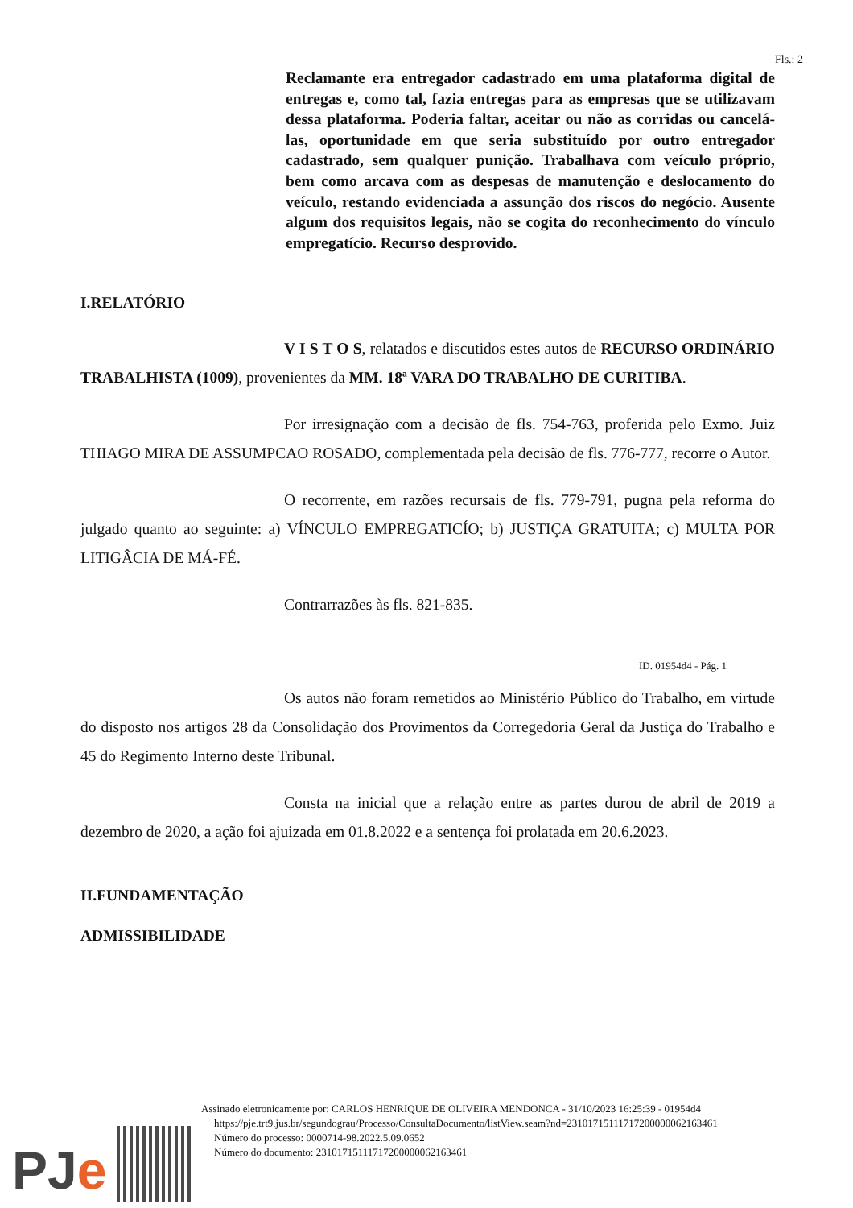Fls.: 2
Reclamante era entregador cadastrado em uma plataforma digital de entregas e, como tal, fazia entregas para as empresas que se utilizavam dessa plataforma. Poderia faltar, aceitar ou não as corridas ou cancelá-las, oportunidade em que seria substituído por outro entregador cadastrado, sem qualquer punição. Trabalhava com veículo próprio, bem como arcava com as despesas de manutenção e deslocamento do veículo, restando evidenciada a assunção dos riscos do negócio. Ausente algum dos requisitos legais, não se cogita do reconhecimento do vínculo empregatício. Recurso desprovido.
I.RELATÓRIO
V I S T O S, relatados e discutidos estes autos de RECURSO ORDINÁRIO TRABALHISTA (1009), provenientes da MM. 18ª VARA DO TRABALHO DE CURITIBA.
Por irresignação com a decisão de fls. 754-763, proferida pelo Exmo. Juiz THIAGO MIRA DE ASSUMPCAO ROSADO, complementada pela decisão de fls. 776-777, recorre o Autor.
O recorrente, em razões recursais de fls. 779-791, pugna pela reforma do julgado quanto ao seguinte: a) VÍNCULO EMPREGATICÍO; b) JUSTIÇA GRATUITA; c) MULTA POR LITIGÂCIA DE MÁ-FÉ.
Contrarrazões às fls. 821-835.
ID. 01954d4 - Pág. 1
Os autos não foram remetidos ao Ministério Público do Trabalho, em virtude do disposto nos artigos 28 da Consolidação dos Provimentos da Corregedoria Geral da Justiça do Trabalho e 45 do Regimento Interno deste Tribunal.
Consta na inicial que a relação entre as partes durou de abril de 2019 a dezembro de 2020, a ação foi ajuizada em 01.8.2022 e a sentença foi prolatada em 20.6.2023.
II.FUNDAMENTAÇÃO
ADMISSIBILIDADE
Assinado eletronicamente por: CARLOS HENRIQUE DE OLIVEIRA MENDONCA - 31/10/2023 16:25:39 - 01954d4
https://pje.trt9.jus.br/segundograu/Processo/ConsultaDocumento/listView.seam?nd=23101715111717200000062163461
Número do processo: 0000714-98.2022.5.09.0652
Número do documento: 23101715111717200000062163461
PJe